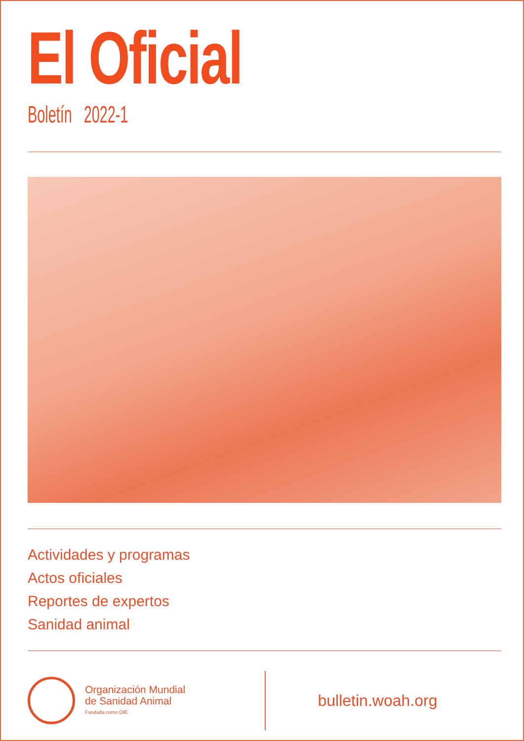El Oficial
Boletín 2022-1
Actividades y programas
Actos oficiales
Reportes de expertos
Sanidad animal
Organización Mundial
de Sanidad Animal
Fundada como OIE
bulletin.woah.org